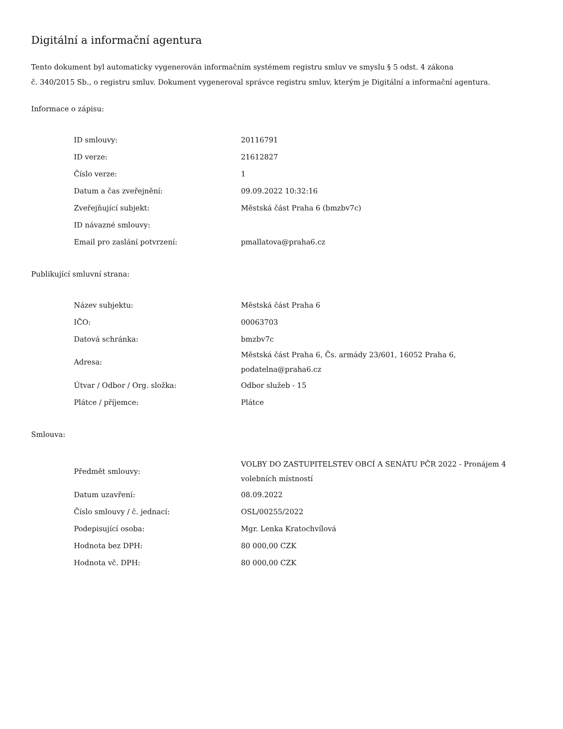Digitální a informační agentura
Tento dokument byl automaticky vygenerován informačním systémem registru smluv ve smyslu § 5 odst. 4 zákona
č. 340/2015 Sb., o registru smluv. Dokument vygeneroval správce registru smluv, kterým je Digitální a informační agentura.
Informace o zápisu:
| ID smlouvy: | 20116791 |
| ID verze: | 21612827 |
| Číslo verze: | 1 |
| Datum a čas zveřejnění: | 09.09.2022 10:32:16 |
| Zveřejňující subjekt: | Městská část Praha 6 (bmzbv7c) |
| ID návazné smlouvy: | |
| Email pro zaslání potvrzení: | pmallatova@praha6.cz |
Publikující smluvní strana:
| Název subjektu: | Městská část Praha 6 |
| IČO: | 00063703 |
| Datová schránka: | bmzbv7c |
| Adresa: | Městská část Praha 6, Čs. armády 23/601, 16052 Praha 6, podatelna@praha6.cz |
| Útvar / Odbor / Org. složka: | Odbor služeb - 15 |
| Plátce / příjemce: | Plátce |
Smlouva:
| Předmět smlouvy: | VOLBY DO ZASTUPITELSTEV OBCÍ A SENÁTU PČR 2022 - Pronájem 4 volebních místností |
| Datum uzavření: | 08.09.2022 |
| Číslo smlouvy / č. jednací: | OSL/00255/2022 |
| Podepisující osoba: | Mgr. Lenka Kratochvílová |
| Hodnota bez DPH: | 80 000,00 CZK |
| Hodnota vč. DPH: | 80 000,00 CZK |